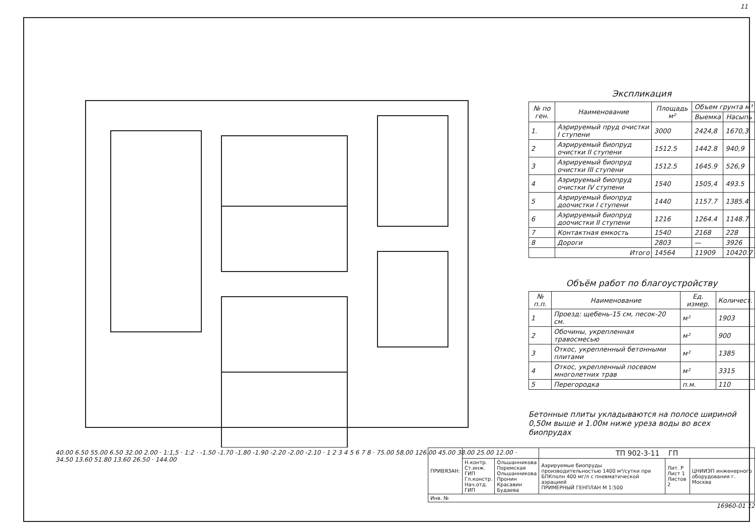11
40.00 6.50 55.00 6.50 32.00 2.00 · 1:1,5 · 1:2 · -1.50 -1.70 -1.80 -1.90 -2.20 -2.00 -2.10 · 1 2 3 4 5 6 7 8 · 75.00 58.00 126.00 45.00 38.00 25.00 12.00 · 34.50 13.60 51.80 13.60 26.50 · 144.00
Экспликация
| № по ген. | Наименование | Площадь м² | Объем грунта м³ | |
| --- | --- | --- | --- | --- |
| | | | Выемка | Насыпь |
| 1. | Аэрируемый пруд очистки I ступени | 3000 | 2424,8 | 1670,3 |
| 2 | Аэрируемый биопруд очистки II ступени | 1512.5 | 1442.8 | 940,9 |
| 3 | Аэрируемый биопруд очистки III ступени | 1512.5 | 1645.9 | 526,9 |
| 4 | Аэрируемый биопруд очистки IV ступени | 1540 | 1505,4 | 493.5 |
| 5 | Аэрируемый биопруд доочистки I ступени | 1440 | 1157.7 | 1385.4 |
| 6 | Аэрируемый биопруд доочистки II ступени | 1216 | 1264.4 | 1148.7 |
| 7 | Контактная емкость | 1540 | 2168 | 228 |
| 8 | Дороги | 2803 | — | 3926 |
| | Итого | 14564 | 11909 | 10420.7 |
Объём работ по благоустройству
| № п.п. | Наименование | Ед. измер. | Количест. |
| --- | --- | --- | --- |
| 1 | Проезд: щебень-15 см, песок-20 см. | м² | 1903 |
| 2 | Обочины, укрепленная травосмесью | м² | 900 |
| 3 | Откос, укрепленный бетонными плитами | м² | 1385 |
| 4 | Откос, укрепленный посевом многолетних трав | м² | 3315 |
| 5 | Перегородка | п.м. | 110 |
Бетонные плиты укладываются на полосе шириной 0,50м выше и 1.00м ниже уреза воды во всех биопрудах
| ПРИВЯЗАН: | | | ТП 902-3-11 ГП | | |
| | Н.контр. Ст.инж. ГИП Гл.констр. Нач.отд. ГИП | Ольшанникова Поремская Ольшанникова Пронин Красавин Будаева | Аэрируемые биопруды производительностью 1400 м³/сутки при БПКполн 400 мг/л с пневматической аэрацией ПРИМЕРНЫЙ ГЕНПЛАН М 1:500 | Лит. Р Лист 1 Листов 2 | ЦНИИЭП инженерного оборудования г. Москва |
| Инв. № | | | | | |
16960-01 12